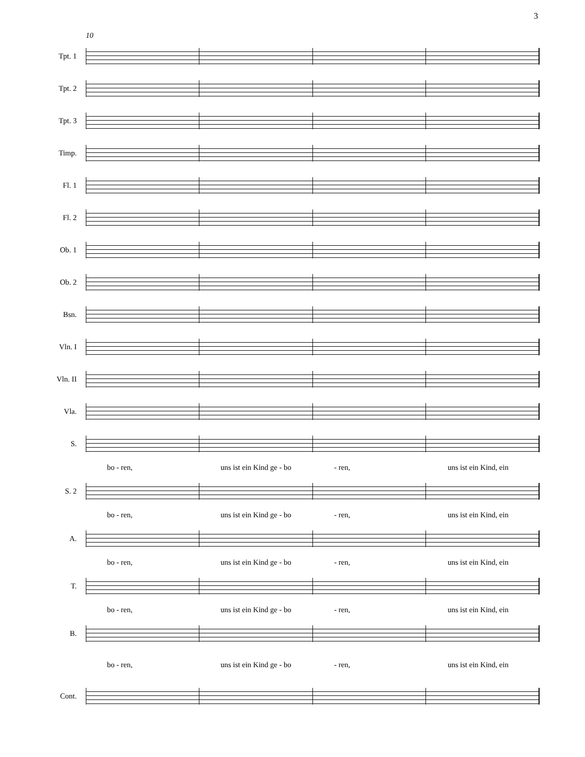3
10
Tpt. 1
Tpt. 2
Tpt. 3
Timp.
Fl. 1
Fl. 2
Ob. 1
Ob. 2
Bsn.
Vln. I
Vln. II
Vla.
S.
bo - ren, uns ist ein Kind ge - bo - ren, uns ist ein Kind, ein
S. 2
bo - ren, uns ist ein Kind ge - bo - ren, uns ist ein Kind, ein
A.
bo - ren, uns ist ein Kind ge - bo - ren, uns ist ein Kind, ein
T.
bo - ren, uns ist ein Kind ge - bo - ren, uns ist ein Kind, ein
B.
bo - ren, uns ist ein Kind ge - bo - ren, uns ist ein Kind, ein
Cont.